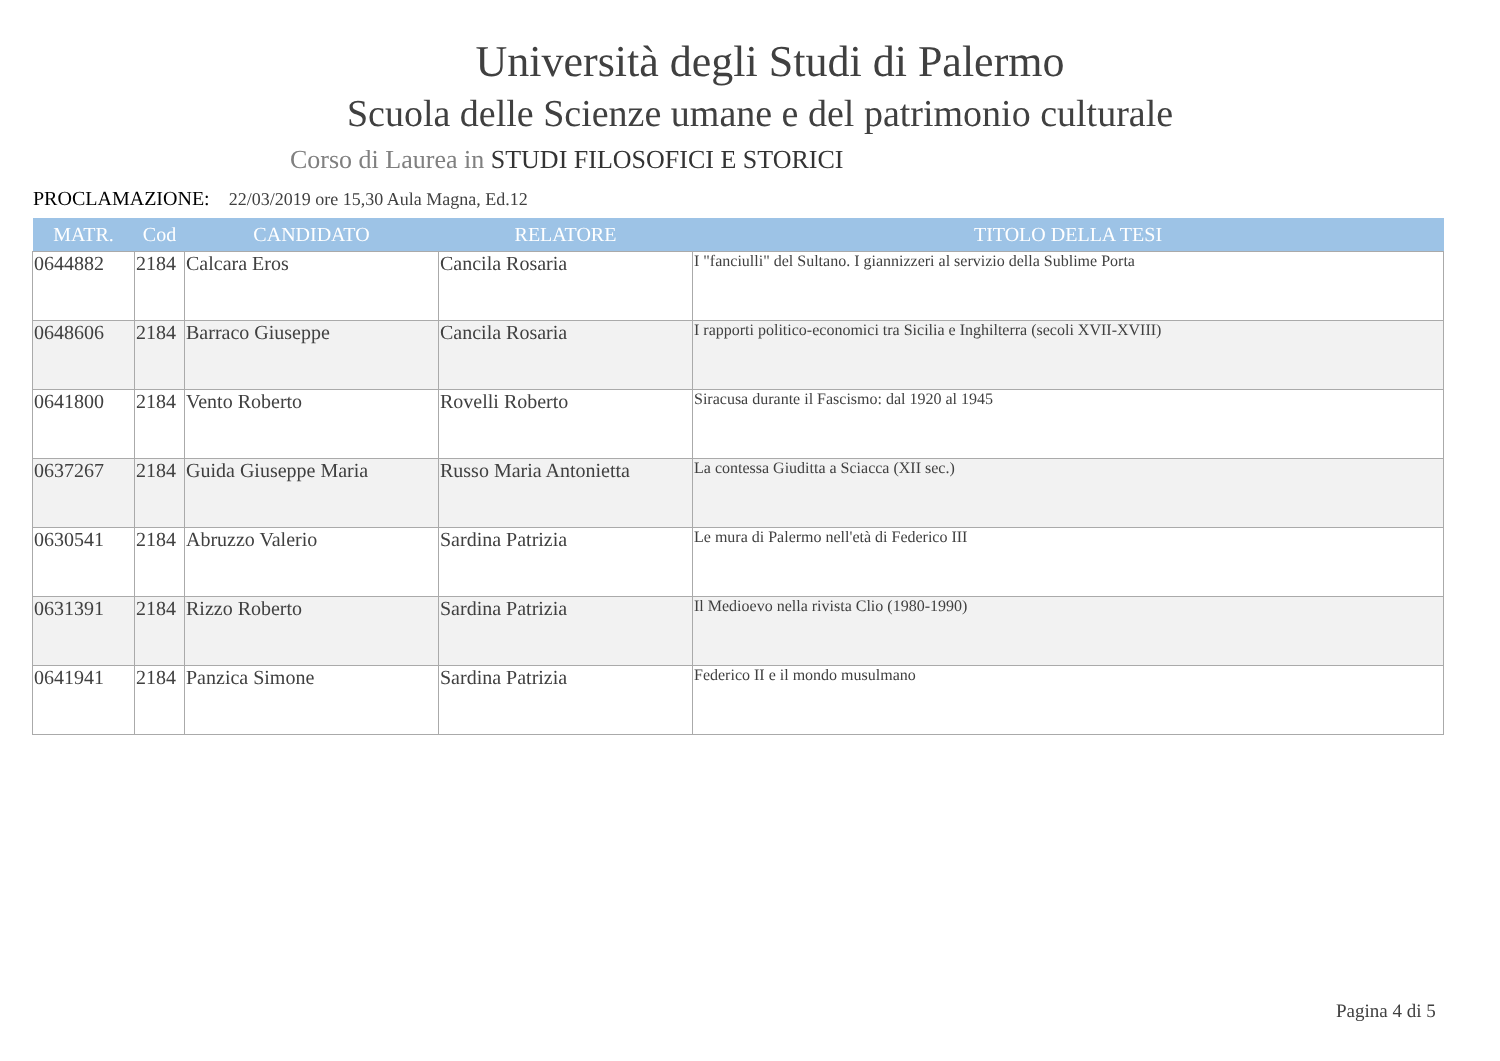Università degli Studi di Palermo
Scuola delle Scienze umane e del patrimonio culturale
Corso di Laurea in STUDI FILOSOFICI E STORICI
PROCLAMAZIONE: 22/03/2019 ore 15,30 Aula Magna, Ed.12
| MATR. | Cod | CANDIDATO | RELATORE | TITOLO DELLA TESI |
| --- | --- | --- | --- | --- |
| 0644882 | 2184 | Calcara Eros | Cancila Rosaria | I "fanciulli" del Sultano. I giannizzeri al servizio della Sublime Porta |
| 0648606 | 2184 | Barraco Giuseppe | Cancila Rosaria | I rapporti politico-economici tra Sicilia e Inghilterra (secoli XVII-XVIII) |
| 0641800 | 2184 | Vento Roberto | Rovelli Roberto | Siracusa durante il Fascismo: dal 1920 al 1945 |
| 0637267 | 2184 | Guida Giuseppe Maria | Russo Maria Antonietta | La contessa Giuditta a Sciacca (XII sec.) |
| 0630541 | 2184 | Abruzzo Valerio | Sardina Patrizia | Le mura di Palermo nell'età di Federico III |
| 0631391 | 2184 | Rizzo Roberto | Sardina Patrizia | Il Medioevo nella rivista Clio (1980-1990) |
| 0641941 | 2184 | Panzica Simone | Sardina Patrizia | Federico II e il mondo musulmano |
Pagina 4 di 5